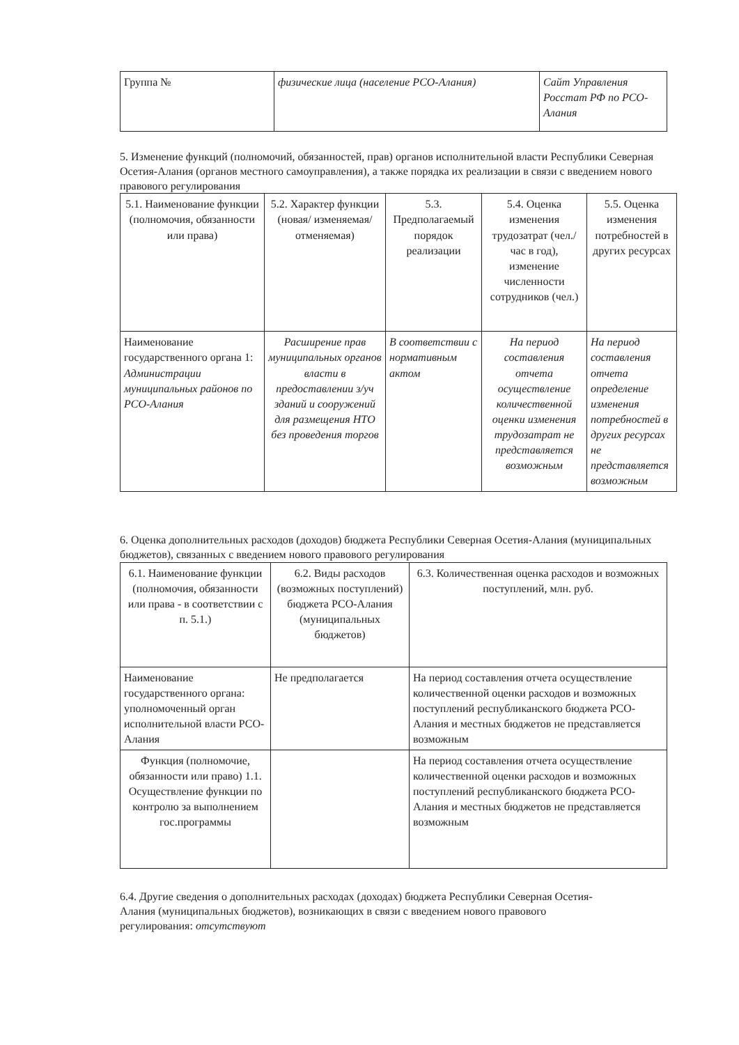| Группа № | физические лица (население РСО-Алания) | Сайт Управления Росстат РФ по РСО-Алания |
5. Изменение функций (полномочий, обязанностей, прав) органов исполнительной власти Республики Северная Осетия-Алания (органов местного самоуправления), а также порядка их реализации в связи с введением нового правового регулирования
| 5.1. Наименование функции (полномочия, обязанности или права) | 5.2. Характер функции (новая/ изменяемая/ отменяемая) | 5.3. Предполагаемый порядок реализации | 5.4. Оценка изменения трудозатрат (чел./час в год), изменение численности сотрудников (чел.) | 5.5. Оценка изменения потребностей в других ресурсах |
| Наименование государственного органа 1: Администрации муниципальных районов по РСО-Алания | Расширение прав муниципальных органов власти в предоставлении з/уч зданий и сооружений для размещения НТО без проведения торгов | В соответствии с нормативным актом | На период составления отчета осуществление количественной оценки изменения трудозатрат не представляется возможным | На период составления отчета определение изменения потребностей в других ресурсах не представляется возможным |
6. Оценка дополнительных расходов (доходов) бюджета Республики Северная Осетия-Алания (муниципальных бюджетов), связанных с введением нового правового регулирования
| 6.1. Наименование функции (полномочия, обязанности или права - в соответствии с п. 5.1.) | 6.2. Виды расходов (возможных поступлений) бюджета РСО-Алания (муниципальных бюджетов) | 6.3. Количественная оценка расходов и возможных поступлений, млн. руб. |
| Наименование государственного органа: уполномоченный орган исполнительной власти РСО-Алания | Не предполагается | На период составления отчета осуществление количественной оценки расходов и возможных поступлений республиканского бюджета РСО-Алания и местных бюджетов не представляется возможным |
| Функция (полномочие, обязанности или право) 1.1. Осуществление функции по контролю за выполнением гос.программы | | На период составления отчета осуществление количественной оценки расходов и возможных поступлений республиканского бюджета РСО-Алания и местных бюджетов не представляется возможным |
6.4. Другие сведения о дополнительных расходах (доходах) бюджета Республики Северная Осетия-Алания (муниципальных бюджетов), возникающих в связи с введением нового правового регулирования: отсутствуют